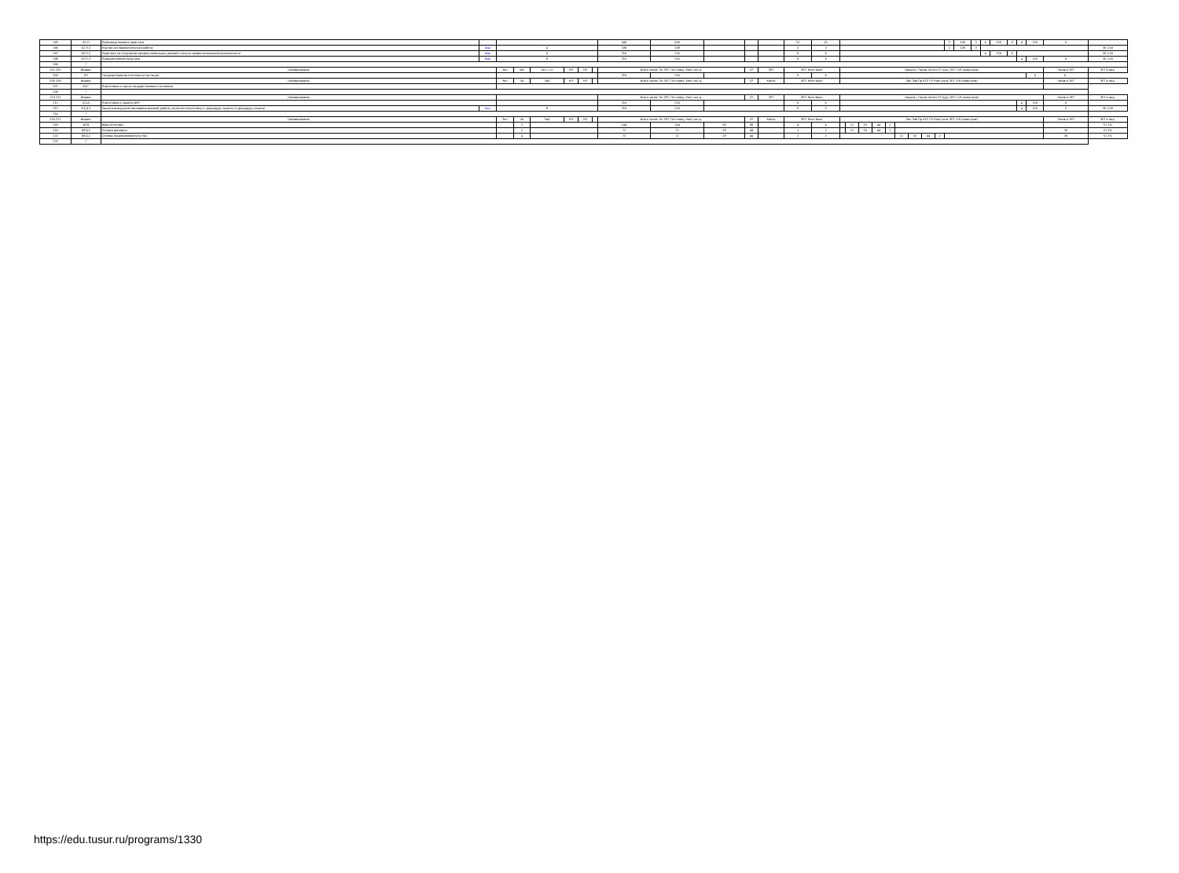| 195 | Б2.П | Производственная практика | | | | | | | | 540 | 540 | | | | 15 | 15 | | | | | | | | | | | 2 | 108 | 3 | 4 | 216 | 6 | 4 | 216 | 6 | |
| 196 | Б2.П.1 | Научно-исследовательская работа | Вар | 4 | | | | | | 108 | 108 | | | | 3 | 3 | | | | | | | | | | | 2 | 108 | 3 | | | | | | | 36 1,50 |
| 197 | Б2.П.2 | Практика по получению профессиональных умений и опыта профессиональной деятельности | Вар | 6 | | | | | | 216 | 216 | | | | 6 | 6 | | | | | | | | | | | | | | 4 | 216 | 6 | | | | 36 1,50 |
| 198 | Б2.П.3 | Преддипломная практика | Вар | 8 | | | | | | 216 | 216 | | | | 6 | 6 | | | | | | | | | | | | | | | | | 4 | 216 | 6 | 36 1,50 |
| 199 | * | | | | | | | | | | | | | | | | | | | | | | | | | | | | | | | | | | | |
| 201 202 | Индекс | Наименование | | Экз | Зач | Зач. с О. | КП | КР | | Всего часов: По ЗЕТ, По плану, Конт акт.р. | | | СР | ЗЕТ | ЗЕТ: Эксп Факт | | Недель / Часов: Итого СР Ауд / ЗЕТ (×8 семестров) | | | | | | | | | | | | | | | | | | Часов в ЗЕТ | ЗЕТ в нед. |
| 203 | Б3 | Государственная итоговая аттестация | | | | | | | | 216 | 216 | | | | 6 | 6 | | | | | | | | | | | | | | | | | | 4 | 6 - | |
| 205 206 | Индекс | Наименование | | Экз | За | ЗаО | КП | КР | | Всего часов: По ЗЕТ, По плану, Конт акт.р. | | | СР | Контр | ЗЕТ: Эксп Факт | | Лек Лаб Пр КСР СР Конт роль ЗЕТ (×8 семестров) | | | | | | | | | | | | | | | | | | Часов в ЗЕТ | ЗЕТ в нед. |
| 207 | Б3.Г | Подготовка и сдача государственного экзамена | | | | | | | | | | | | | | | | | | | | | | | | | | | | | | | | | - | |
| 208 | * | | | | | | | | | | | | | | | | | | | | | | | | | | | | | | | | | | | |
| 210 211 | Индекс | Наименование | | | | | | | | Всего часов: По ЗЕТ, По плану, Конт акт.р. | | | СР | ЗЕТ | ЗЕТ: Эксп Факт | | Недель / Часов: Итого СР Ауд / ЗЕТ (×8 семестров) | | | | | | | | | | | | | | | | | | Часов в ЗЕТ | ЗЕТ в нед. |
| 212 | Б3.Д | Подготовка и защита ВКР | | | | | | | | 216 | 216 | | | | 6 | 6 | | | | | | | | | | | | | | | | | 4 | 216 | 6 | |
| 213 | Б3.Д.1 | Защита выпускной квалификационной работы, включая подготовку к процедуре защиты и процедуру защиты | Баз | 8 | | | | | | 216 | 216 | | | | 6 | 6 | | | | | | | | | | | | | | | | | 4 | 216 | 6 | 36 1,50 |
| 214 | * | | | | | | | | | | | | | | | | | | | | | | | | | | | | | | | | | | | |
| 216 217 | Индекс | Наименование | | Экз | За | ЗаО | КП | КР | | Всего часов: По ЗЕТ, По плану, Конт акт.р. | | | СР | Контр | ЗЕТ: Эксп Факт | | Лек Лаб Пр КСР СР Конт роль ЗЕТ (×8 семестров) | | | | | | | | | | | | | | | | | | Часов в ЗЕТ | ЗЕТ в нед. |
| 218 | ФТД | Факультативы | | | 2 | | | | | 144 | 144 | 56 | 88 | | 4 | 4 | | 12 | 16 | 44 | 2 | | | | | | | | | | | | | | - | 57.1% |
| 219 | ФТД.1 | Личные финансы | | | 2 | | | | | 72 | 72 | 28 | 44 | | 2 | 2 | | 12 | 16 | 44 | 2 | | | | | | | | | | | | | | 36 | 57.1% |
| 222 | ФТД.2 | Основы предпринимательства | | | 4 | | | | | 72 | 72 | 28 | 44 | | 2 | 2 | | | | | | 12 | 16 | 44 | 2 | | | | | | | | | | 36 | 57.1% |
| 225 | * | | | | | | | | | | | | | | | | | | | | | | | | | | | | | | | | | | | |
https://edu.tusur.ru/programs/1330